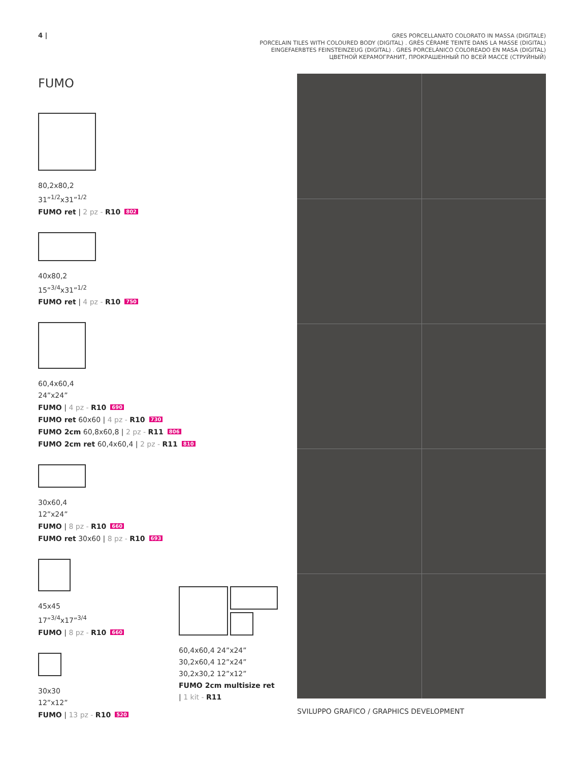4 |
GRES PORCELLANATO COLORATO IN MASSA (DIGITALE)
PORCELAIN TILES WITH COLOURED BODY (DIGITAL) . GRÈS CÉRAME TEINTE DANS LA MASSE (DIGITAL)
EINGEFAERBTES FEINSTEINZEUG (DIGITAL) . GRES PORCELÁNICO COLOREADO EN MASA (DIGITAL)
ЦВЕТНОЙ КЕРАМОГРАНИТ, ПРОКРАШЕННЫЙ ПО ВСЕЙ МАССЕ (СТРУЙНЫЙ)
FUMO
80,2x80,2
31”<sup>1/2</sup>x31”<sup>1/2</sup>
FUMO ret | 2 pz - R10 802
40x80,2
15”<sup>3/4</sup>x31”<sup>1/2</sup>
FUMO ret | 4 pz - R10 750
60,4x60,4
24”x24”
FUMO | 4 pz - R10 690
FUMO ret 60x60 | 4 pz - R10 730
FUMO 2cm 60,8x60,8 | 2 pz - R11 806
FUMO 2cm ret 60,4x60,4 | 2 pz - R11 810
30x60,4
12”x24”
FUMO | 8 pz - R10 660
FUMO ret 30x60 | 8 pz - R10 693
45x45
17”<sup>3/4</sup>x17”<sup>3/4</sup>
FUMO | 8 pz - R10 660
30x30
12”x12”
FUMO | 13 pz - R10 520
60,4x60,4 24”x24”
30,2x60,4 12”x24”
30,2x30,2 12”x12”
FUMO 2cm multisize ret
| 1 kit - R11
SVILUPPO GRAFICO / GRAPHICS DEVELOPMENT